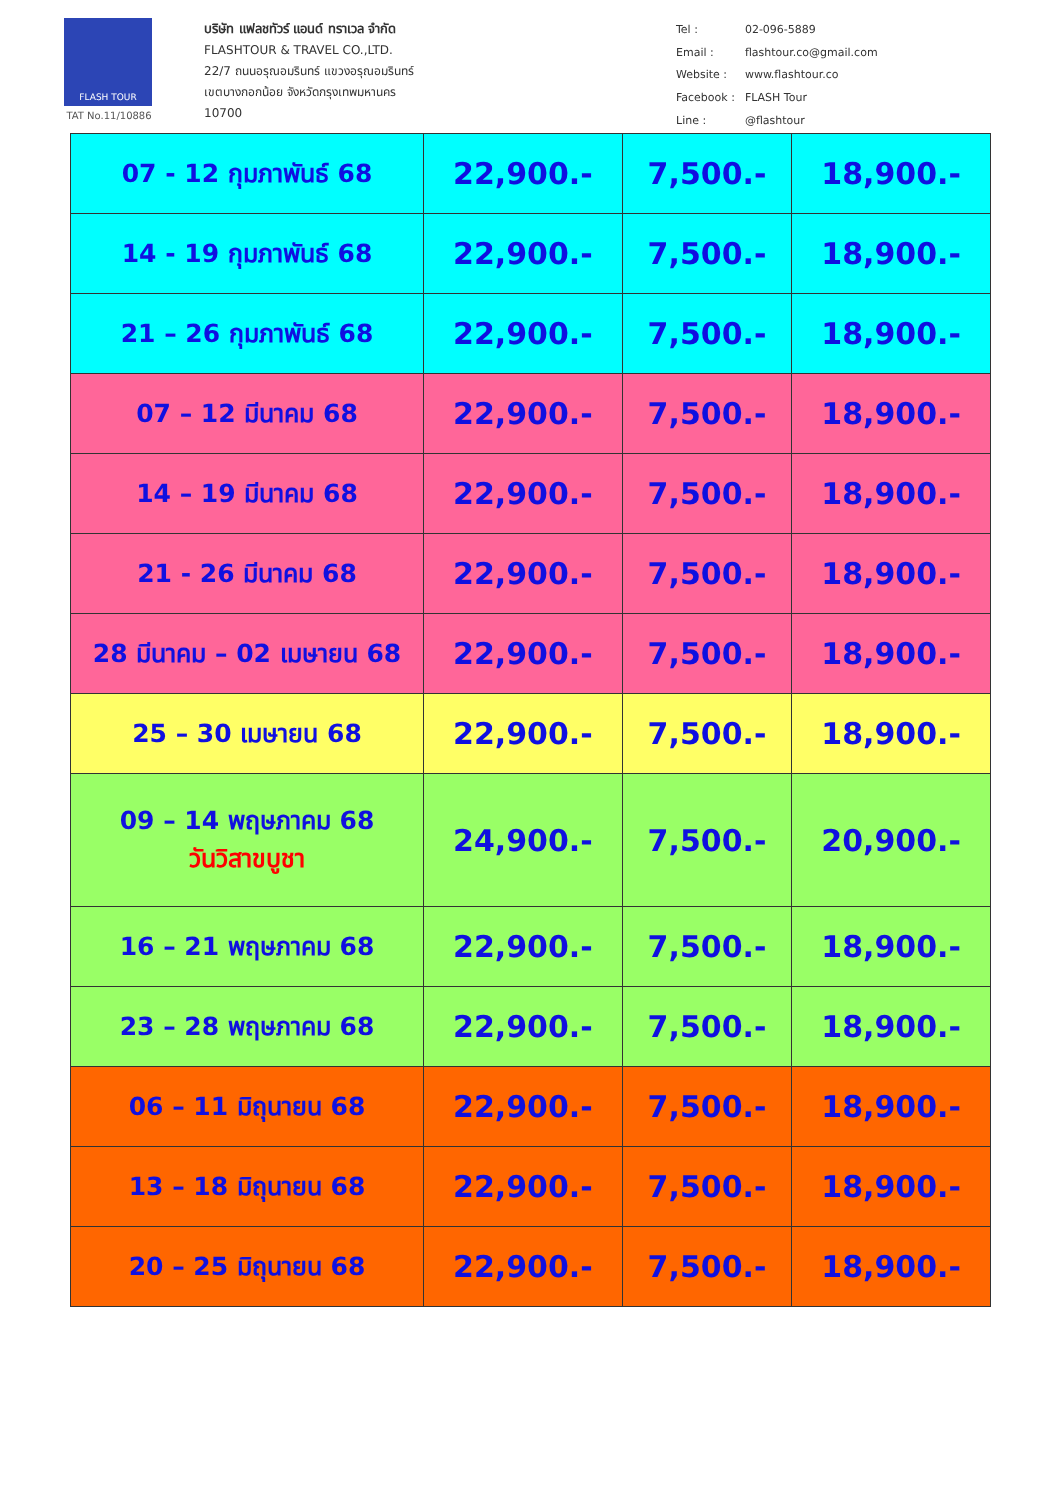FLASH TOUR
TAT No.11/10886
บริษัท แฟลชทัวร์ แอนด์ ทราเวล จำกัด
FLASHTOUR & TRAVEL CO.,LTD.
22/7 ถนนอรุณอมรินทร์ แขวงอรุณอมรินทร์
เขตบางกอกน้อย จังหวัดกรุงเทพมหานคร
10700
| Tel : | 02-096-5889 |
| Email : | flashtour.co@gmail.com |
| Website : | www.flashtour.co |
| Facebook : | FLASH Tour |
| Line : | @flashtour |
| 07 - 12 กุมภาพันธ์ 68 | 22,900.- | 7,500.- | 18,900.- |
| 14 - 19 กุมภาพันธ์ 68 | 22,900.- | 7,500.- | 18,900.- |
| 21 – 26 กุมภาพันธ์ 68 | 22,900.- | 7,500.- | 18,900.- |
| 07 – 12 มีนาคม 68 | 22,900.- | 7,500.- | 18,900.- |
| 14 – 19 มีนาคม 68 | 22,900.- | 7,500.- | 18,900.- |
| 21 - 26 มีนาคม 68 | 22,900.- | 7,500.- | 18,900.- |
| 28 มีนาคม – 02 เมษายน 68 | 22,900.- | 7,500.- | 18,900.- |
| 25 – 30 เมษายน 68 | 22,900.- | 7,500.- | 18,900.- |
| 09 – 14 พฤษภาคม 68 วันวิสาขบูชา | 24,900.- | 7,500.- | 20,900.- |
| 16 – 21 พฤษภาคม 68 | 22,900.- | 7,500.- | 18,900.- |
| 23 – 28 พฤษภาคม 68 | 22,900.- | 7,500.- | 18,900.- |
| 06 – 11 มิถุนายน 68 | 22,900.- | 7,500.- | 18,900.- |
| 13 – 18 มิถุนายน 68 | 22,900.- | 7,500.- | 18,900.- |
| 20 – 25 มิถุนายน 68 | 22,900.- | 7,500.- | 18,900.- |